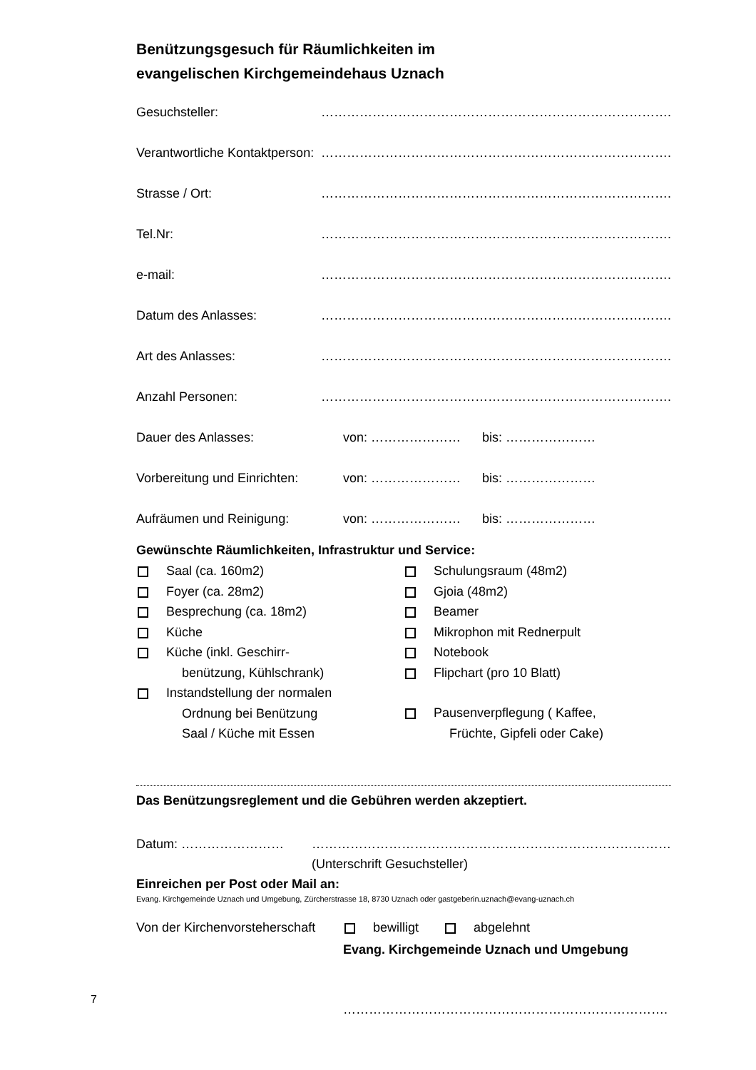Benützungsgesuch für Räumlichkeiten im
evangelischen Kirchgemeindehaus Uznach
Gesuchsteller: ……………………………………………………………………….
Verantwortliche Kontaktperson: ……………………………………………………………………….
Strasse / Ort: ……………………………………………………………………….
Tel.Nr: ……………………………………………………………………….
e-mail: ……………………………………………………………………….
Datum des Anlasses: ……………………………………………………………………….
Art des Anlasses: ……………………………………………………………………….
Anzahl Personen: ……………………………………………………………………….
Dauer des Anlasses: von: ………………… bis: …………………
Vorbereitung und Einrichten: von: ………………… bis: …………………
Aufräumen und Reinigung: von: ………………… bis: …………………
Gewünschte Räumlichkeiten, Infrastruktur und Service:
Saal (ca. 160m2)
Foyer (ca. 28m2)
Besprechung (ca. 18m2)
Küche
Küche (inkl. Geschirr-
benützung, Kühlschrank)
Instandstellung der normalen
Ordnung bei Benützung
Saal / Küche mit Essen
Schulungsraum (48m2)
Gjoia (48m2)
Beamer
Mikrophon mit Rednerpult
Notebook
Flipchart (pro 10 Blatt)
Pausenverpflegung ( Kaffee,
Früchte, Gipfeli oder Cake)
Das Benützungsreglement und die Gebühren werden akzeptiert.
Datum: …………………… …………………………………………………………………………
(Unterschrift Gesuchsteller)
Einreichen per Post oder Mail an:
Evang. Kirchgemeinde Uznach und Umgebung, Zürcherstrasse 18, 8730 Uznach oder gastgeberin.uznach@evang-uznach.ch
Von der Kirchenvorsteherschaft bewilligt abgelehnt
Evang. Kirchgemeinde Uznach und Umgebung
………………………………………………………………….
7